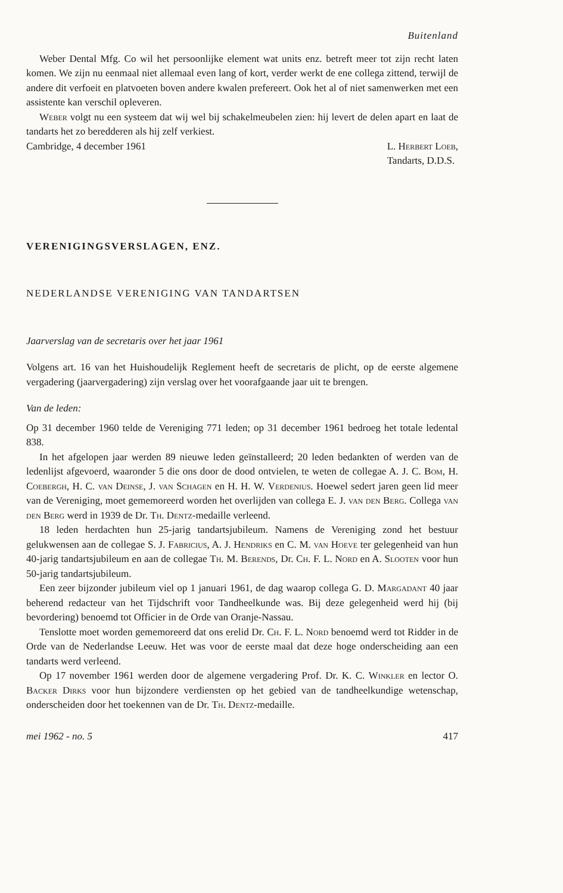Buitenland
Weber Dental Mfg. Co wil het persoonlijke element wat units enz. betreft meer tot zijn recht laten komen. We zijn nu eenmaal niet allemaal even lang of kort, verder werkt de ene collega zittend, terwijl de andere dit verfoeit en platvoeten boven andere kwalen prefereert. Ook het al of niet samenwerken met een assistente kan verschil opleveren.
Weber volgt nu een systeem dat wij wel bij schakelmeubelen zien: hij levert de delen apart en laat de tandarts het zo beredderen als hij zelf verkiest.
Cambridge, 4 december 1961 L. Herbert Loeb,
Tandarts, D.D.S.
VERENIGINGSVERSLAGEN, ENZ.
NEDERLANDSE VERENIGING VAN TANDARTSEN
Jaarverslag van de secretaris over het jaar 1961
Volgens art. 16 van het Huishoudelijk Reglement heeft de secretaris de plicht, op de eerste algemene vergadering (jaarvergadering) zijn verslag over het voorafgaande jaar uit te brengen.
Van de leden:
Op 31 december 1960 telde de Vereniging 771 leden; op 31 december 1961 bedroeg het totale ledental 838.
In het afgelopen jaar werden 89 nieuwe leden geïnstalleerd; 20 leden bedankten of werden van de ledenlijst afgevoerd, waaronder 5 die ons door de dood ontvielen, te weten de collegae A. J. C. Bom, H. Coebergh, H. C. van Deinse, J. van Schagen en H. H. W. Verdenius. Hoewel sedert jaren geen lid meer van de Vereniging, moet gememoreerd worden het overlijden van collega E. J. van den Berg. Collega van den Berg werd in 1939 de Dr. Th. Dentz-medaille verleend.
18 leden herdachten hun 25-jarig tandartsjubileum. Namens de Vereniging zond het bestuur gelukwensen aan de collegae S. J. Fabricius, A. J. Hendriks en C. M. van Hoeve ter gelegenheid van hun 40-jarig tandartsjubileum en aan de collegae Th. M. Berends, Dr. Ch. F. L. Nord en A. Slooten voor hun 50-jarig tandartsjubileum.
Een zeer bijzonder jubileum viel op 1 januari 1961, de dag waarop collega G. D. Margadant 40 jaar beherend redacteur van het Tijdschrift voor Tandheelkunde was. Bij deze gelegenheid werd hij (bij bevordering) benoemd tot Officier in de Orde van Oranje-Nassau.
Tenslotte moet worden gememoreerd dat ons erelid Dr. Ch. F. L. Nord benoemd werd tot Ridder in de Orde van de Nederlandse Leeuw. Het was voor de eerste maal dat deze hoge onderscheiding aan een tandarts werd verleend.
Op 17 november 1961 werden door de algemene vergadering Prof. Dr. K. C. Winkler en lector O. Backer Dirks voor hun bijzondere verdiensten op het gebied van de tandheelkundige wetenschap, onderscheiden door het toekennen van de Dr. Th. Dentz-medaille.
mei 1962 - no. 5 417